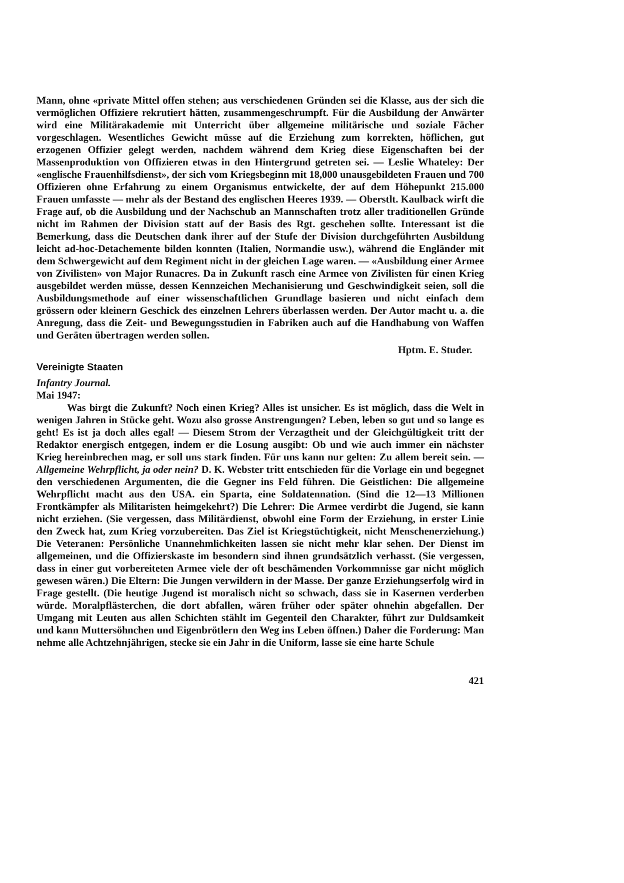Mann, ohne «private Mittel offen stehen; aus verschiedenen Gründen sei die Klasse, aus der sich die vermöglichen Offiziere rekrutiert hätten, zusammengeschrumpft. Für die Ausbildung der Anwärter wird eine Militärakademie mit Unterricht über allgemeine militärische und soziale Fächer vorgeschlagen. Wesentliches Gewicht müsse auf die Erziehung zum korrekten, höflichen, gut erzogenen Offizier gelegt werden, nachdem während dem Krieg diese Eigenschaften bei der Massenproduktion von Offizieren etwas in den Hintergrund getreten sei. — Leslie Whateley: Der «englische Frauenhilfsdienst», der sich vom Kriegsbeginn mit 18,000 unausgebildeten Frauen und 700 Offizieren ohne Erfahrung zu einem Organismus entwickelte, der auf dem Höhepunkt 215.000 Frauen umfasste — mehr als der Bestand des englischen Heeres 1939. — Oberstlt. Kaulback wirft die Frage auf, ob die Ausbildung und der Nachschub an Mannschaften trotz aller traditionellen Gründe nicht im Rahmen der Division statt auf der Basis des Rgt. geschehen sollte. Interessant ist die Bemerkung, dass die Deutschen dank ihrer auf der Stufe der Division durchgeführten Ausbildung leicht ad-hoc-Detachemente bilden konnten (Italien, Normandie usw.), während die Engländer mit dem Schwergewicht auf dem Regiment nicht in der gleichen Lage waren. — «Ausbildung einer Armee von Zivilisten» von Major Runacres. Da in Zukunft rasch eine Armee von Zivilisten für einen Krieg ausgebildet werden müsse, dessen Kennzeichen Mechanisierung und Geschwindigkeit seien, soll die Ausbildungsmethode auf einer wissenschaftlichen Grundlage basieren und nicht einfach dem grössern oder kleinern Geschick des einzelnen Lehrers überlassen werden. Der Autor macht u. a. die Anregung, dass die Zeit- und Bewegungsstudien in Fabriken auch auf die Handhabung von Waffen und Geräten übertragen werden sollen.
Hptm. E. Studer.
Vereinigte Staaten
Infantry Journal.
Mai 1947:
Was birgt die Zukunft? Noch einen Krieg? Alles ist unsicher. Es ist möglich, dass die Welt in wenigen Jahren in Stücke geht. Wozu also grosse Anstrengungen? Leben, leben so gut und so lange es geht! Es ist ja doch alles egal! — Diesem Strom der Verzagtheit und der Gleichgültigkeit tritt der Redaktor energisch entgegen, indem er die Losung ausgibt: Ob und wie auch immer ein nächster Krieg hereinbrechen mag, er soll uns stark finden. Für uns kann nur gelten: Zu allem bereit sein. — Allgemeine Wehrpflicht, ja oder nein? D. K. Webster tritt entschieden für die Vorlage ein und begegnet den verschiedenen Argumenten, die die Gegner ins Feld führen. Die Geistlichen: Die allgemeine Wehrpflicht macht aus den USA. ein Sparta, eine Soldatennation. (Sind die 12—13 Millionen Frontkämpfer als Militaristen heimgekehrt?) Die Lehrer: Die Armee verdirbt die Jugend, sie kann nicht erziehen. (Sie vergessen, dass Militärdienst, obwohl eine Form der Erziehung, in erster Linie den Zweck hat, zum Krieg vorzubereiten. Das Ziel ist Kriegstüchtigkeit, nicht Menschenerziehung.) Die Veteranen: Persönliche Unannehmlichkeiten lassen sie nicht mehr klar sehen. Der Dienst im allgemeinen, und die Offizierskaste im besondern sind ihnen grundsätzlich verhasst. (Sie vergessen, dass in einer gut vorbereiteten Armee viele der oft beschämenden Vorkommnisse gar nicht möglich gewesen wären.) Die Eltern: Die Jungen verwildern in der Masse. Der ganze Erziehungserfolg wird in Frage gestellt. (Die heutige Jugend ist moralisch nicht so schwach, dass sie in Kasernen verderben würde. Moralpflästerchen, die dort abfallen, wären früher oder später ohnehin abgefallen. Der Umgang mit Leuten aus allen Schichten stählt im Gegenteil den Charakter, führt zur Duldsamkeit und kann Muttersöhnchen und Eigenbrötlern den Weg ins Leben öffnen.) Daher die Forderung: Man nehme alle Achtzehnjährigen, stecke sie ein Jahr in die Uniform, lasse sie eine harte Schule
421